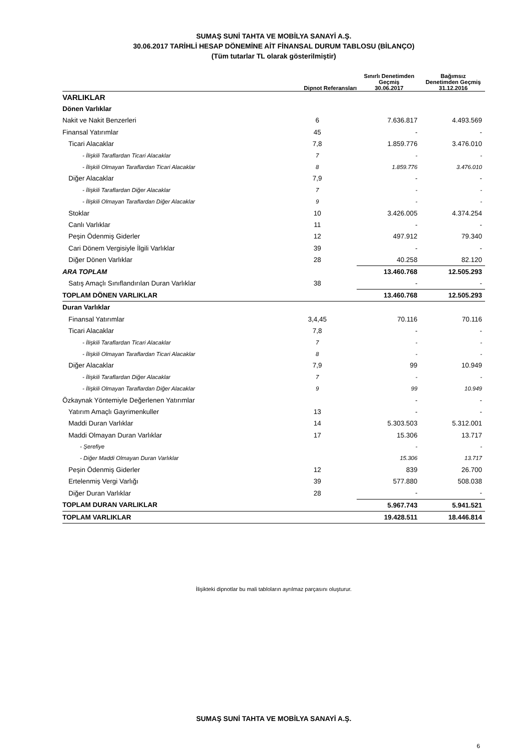SUMAŞ SUNİ TAHTA VE MOBİLYA SANAYİ A.Ş.
30.06.2017 TARİHLİ HESAP DÖNEMİNE AİT FİNANSAL DURUM TABLOSU (BİLANÇO)
(Tüm tutarlar TL olarak gösterilmiştir)
| | Dipnot Referansları | Sınırlı Denetimden Geçmiş 30.06.2017 | Bağımsız Denetimden Geçmiş 31.12.2016 |
| --- | --- | --- | --- |
| VARLIKLAR | | | |
| Dönen Varlıklar | | | |
| Nakit ve Nakit Benzerleri | 6 | 7.636.817 | 4.493.569 |
| Finansal Yatırımlar | 45 | - | - |
| Ticari Alacaklar | 7,8 | 1.859.776 | 3.476.010 |
| - İlişkili Taraflardan Ticari Alacaklar | 7 | - | - |
| - İlişkili Olmayan Taraflardan Ticari Alacaklar | 8 | 1.859.776 | 3.476.010 |
| Diğer Alacaklar | 7,9 | - | - |
| - İlişkili Taraflardan Diğer Alacaklar | 7 | - | - |
| - İlişkili Olmayan Taraflardan Diğer Alacaklar | 9 | - | - |
| Stoklar | 10 | 3.426.005 | 4.374.254 |
| Canlı Varlıklar | 11 | - | - |
| Peşin Ödenmiş Giderler | 12 | 497.912 | 79.340 |
| Cari Dönem Vergisiyle İlgili Varlıklar | 39 | - | - |
| Diğer Dönen Varlıklar | 28 | 40.258 | 82.120 |
| ARA TOPLAM | | 13.460.768 | 12.505.293 |
| Satış Amaçlı Sınıflandırılan Duran Varlıklar | 38 | - | - |
| TOPLAM DÖNEN VARLIKLAR | | 13.460.768 | 12.505.293 |
| Duran Varlıklar | | | |
| Finansal Yatırımlar | 3,4,45 | 70.116 | 70.116 |
| Ticari Alacaklar | 7,8 | - | - |
| - İlişkili Taraflardan Ticari Alacaklar | 7 | - | - |
| - İlişkili Olmayan Taraflardan Ticari Alacaklar | 8 | - | - |
| Diğer Alacaklar | 7,9 | 99 | 10.949 |
| - İlişkili Taraflardan Diğer Alacaklar | 7 | - | - |
| - İlişkili Olmayan Taraflardan Diğer Alacaklar | 9 | 99 | 10.949 |
| Özkaynak Yöntemiyle Değerlenen Yatırımlar | | - | - |
| Yatırım Amaçlı Gayrimenkuller | 13 | - | - |
| Maddi Duran Varlıklar | 14 | 5.303.503 | 5.312.001 |
| Maddi Olmayan Duran Varlıklar | 17 | 15.306 | 13.717 |
| - Şerefiye | | - | - |
| - Diğer Maddi Olmayan Duran Varlıklar | | 15.306 | 13.717 |
| Peşin Ödenmiş Giderler | 12 | 839 | 26.700 |
| Ertelenmiş Vergi Varlığı | 39 | 577.880 | 508.038 |
| Diğer Duran Varlıklar | 28 | - | - |
| TOPLAM DURAN VARLIKLAR | | 5.967.743 | 5.941.521 |
| TOPLAM VARLIKLAR | | 19.428.511 | 18.446.814 |
İlişikteki dipnotlar bu mali tabloların ayrılmaz parçasını oluşturur.
SUMAŞ SUNİ TAHTA VE MOBİLYA SANAYİ A.Ş.
6